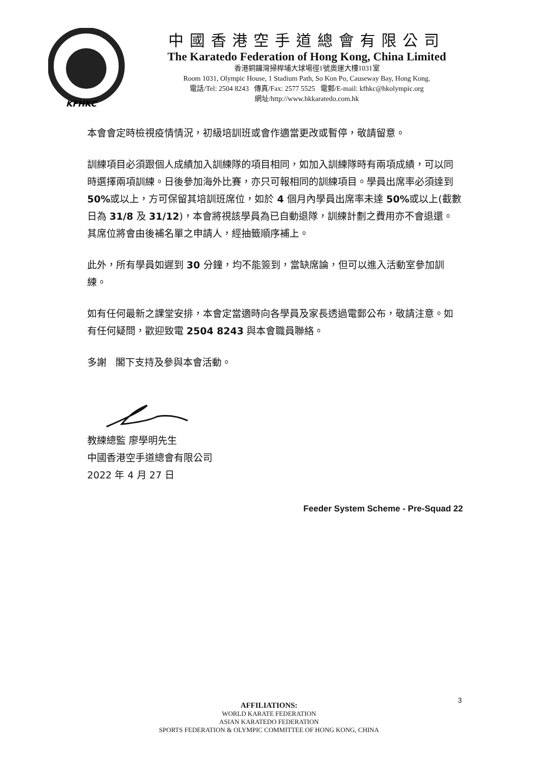KFHKC
中國香港空手道總會有限公司
The Karatedo Federation of Hong Kong, China Limited
香港銅鑼灣掃桿埔大球場徑1號奧運大樓1031室
Room 1031, Olympic House, 1 Stadium Path, So Kon Po, Causeway Bay, Hong Kong.
電話/Tel: 2504 8243 傳真/Fax: 2577 5525 電郵/E-mail: kfhkc@hkolympic.org
網址/http://www.hkkaratedo.com.hk
本會會定時檢視疫情情況，初級培訓班或會作適當更改或暫停，敬請留意。
訓練項目必須跟個人成績加入訓練隊的項目相同，如加入訓練隊時有兩項成績，可以同時選擇兩項訓練。日後參加海外比賽，亦只可報相同的訓練項目。學員出席率必須達到 50% 或以上，方可保留其培訓班席位，如於 4 個月內學員出席率未達 50% 或以上(截數日為 31/8 及 31/12)，本會將視該學員為已自動退隊，訓練計劃之費用亦不會退還。其席位將會由後補名單之申請人，經抽籤順序補上。
此外，所有學員如遲到 30 分鐘，均不能簽到，當缺席論，但可以進入活動室參加訓練。
如有任何最新之課堂安排，本會定當適時向各學員及家長透過電郵公布，敬請注意。如有任何疑問，歡迎致電 2504 8243 與本會職員聯絡。
多謝 閣下支持及參與本會活動。
教練總監 廖學明先生
中國香港空手道總會有限公司
2022 年 4 月 27 日
Feeder System Scheme - Pre-Squad 22
3
AFFILIATIONS:
WORLD KARATE FEDERATION
ASIAN KARATEDO FEDERATION
SPORTS FEDERATION & OLYMPIC COMMITTEE OF HONG KONG, CHINA